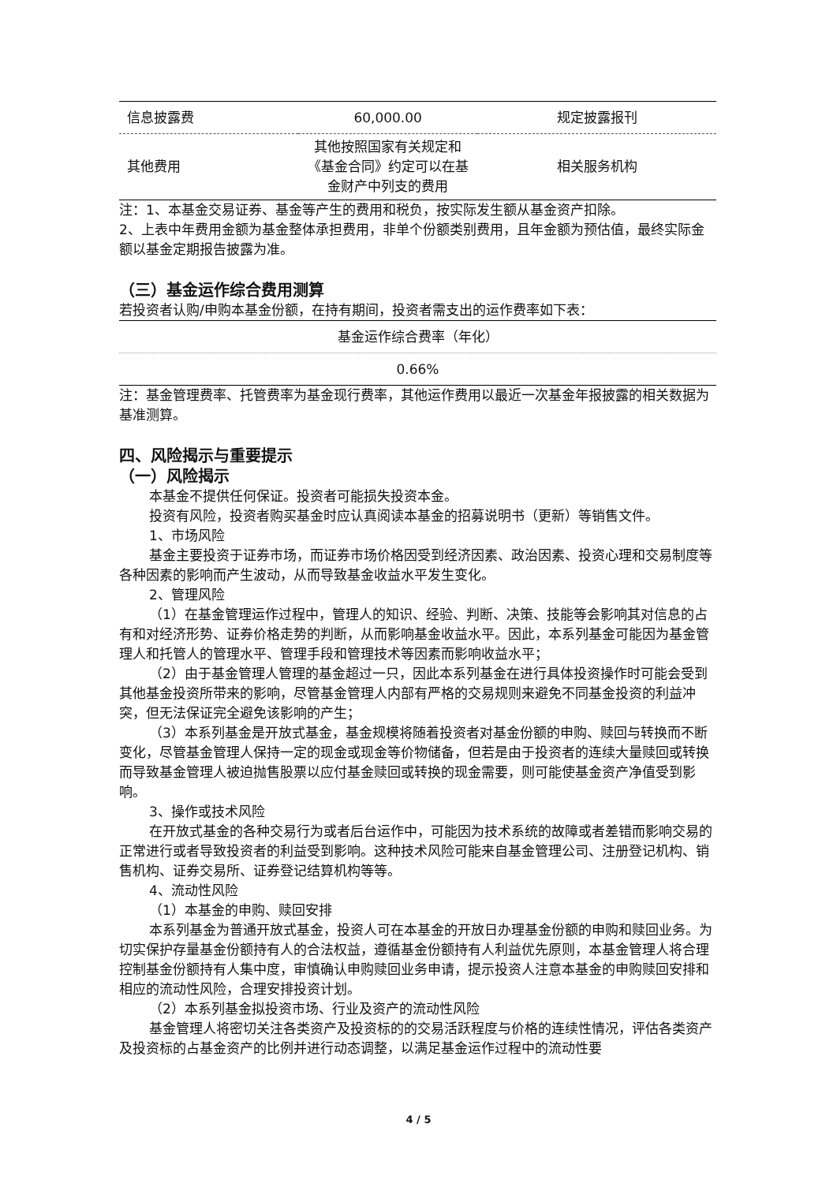| 信息披露费 | 60,000.00 | 规定披露报刊 |
| 其他费用 | 其他按照国家有关规定和《基金合同》约定可以在基金财产中列支的费用 | 相关服务机构 |
注：1、本基金交易证券、基金等产生的费用和税负，按实际发生额从基金资产扣除。
2、上表中年费用金额为基金整体承担费用，非单个份额类别费用，且年金额为预估值，最终实际金额以基金定期报告披露为准。
（三）基金运作综合费用测算
若投资者认购/申购本基金份额，在持有期间，投资者需支出的运作费率如下表：
| 基金运作综合费率（年化） |
| 0.66% |
注：基金管理费率、托管费率为基金现行费率，其他运作费用以最近一次基金年报披露的相关数据为基准测算。
四、风险揭示与重要提示
（一）风险揭示
本基金不提供任何保证。投资者可能损失投资本金。
投资有风险，投资者购买基金时应认真阅读本基金的招募说明书（更新）等销售文件。
1、市场风险
基金主要投资于证券市场，而证券市场价格因受到经济因素、政治因素、投资心理和交易制度等各种因素的影响而产生波动，从而导致基金收益水平发生变化。
2、管理风险
（1）在基金管理运作过程中，管理人的知识、经验、判断、决策、技能等会影响其对信息的占有和对经济形势、证券价格走势的判断，从而影响基金收益水平。因此，本系列基金可能因为基金管理人和托管人的管理水平、管理手段和管理技术等因素而影响收益水平；
（2）由于基金管理人管理的基金超过一只，因此本系列基金在进行具体投资操作时可能会受到其他基金投资所带来的影响，尽管基金管理人内部有严格的交易规则来避免不同基金投资的利益冲突，但无法保证完全避免该影响的产生；
（3）本系列基金是开放式基金，基金规模将随着投资者对基金份额的申购、赎回与转换而不断变化，尽管基金管理人保持一定的现金或现金等价物储备，但若是由于投资者的连续大量赎回或转换而导致基金管理人被迫抛售股票以应付基金赎回或转换的现金需要，则可能使基金资产净值受到影响。
3、操作或技术风险
在开放式基金的各种交易行为或者后台运作中，可能因为技术系统的故障或者差错而影响交易的正常进行或者导致投资者的利益受到影响。这种技术风险可能来自基金管理公司、注册登记机构、销售机构、证券交易所、证券登记结算机构等等。
4、流动性风险
（1）本基金的申购、赎回安排
本系列基金为普通开放式基金，投资人可在本基金的开放日办理基金份额的申购和赎回业务。为切实保护存量基金份额持有人的合法权益，遵循基金份额持有人利益优先原则，本基金管理人将合理控制基金份额持有人集中度，审慎确认申购赎回业务申请，提示投资人注意本基金的申购赎回安排和相应的流动性风险，合理安排投资计划。
（2）本系列基金拟投资市场、行业及资产的流动性风险
基金管理人将密切关注各类资产及投资标的的交易活跃程度与价格的连续性情况，评估各类资产及投资标的占基金资产的比例并进行动态调整，以满足基金运作过程中的流动性要
4 / 5